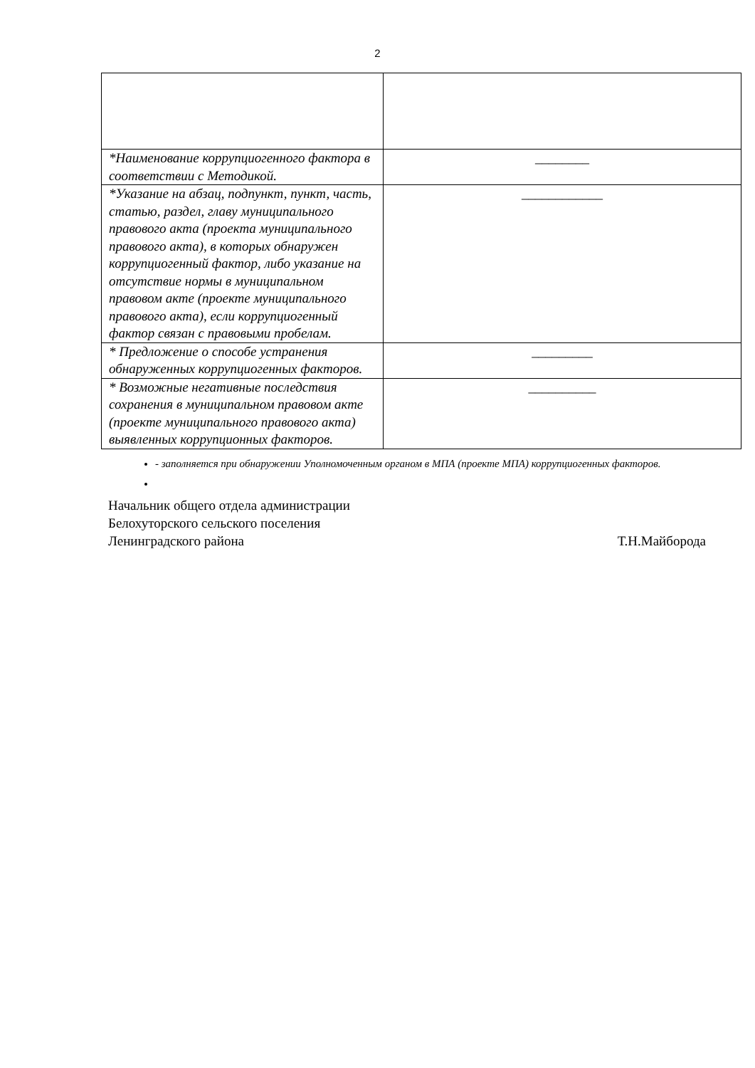2
| *Наименование коррупциогенного фактора в соответствии с Методикой. | ________ |
| *Указание на абзац, подпункт, пункт, часть, статью, раздел, главу муниципального правового акта (проекта муниципального правового акта), в которых обнаружен коррупциогенный фактор, либо указание на отсутствие нормы в муниципальном правовом акте (проекте муниципального правового акта), если коррупциогенный фактор связан с правовыми пробелам. | ____________ |
| * Предложение о способе устранения обнаруженных коррупциогенных факторов. | _________ |
| * Возможные негативные последствия сохранения в муниципальном правовом акте (проекте муниципального правового акта) выявленных коррупционных факторов. | __________ |
- заполняется при обнаружении Уполномоченным органом в МПА (проекте МПА) коррупциогенных факторов.
Начальник общего отдела администрации
Белохуторского сельского поселения
Ленинградского района Т.Н.Майборода